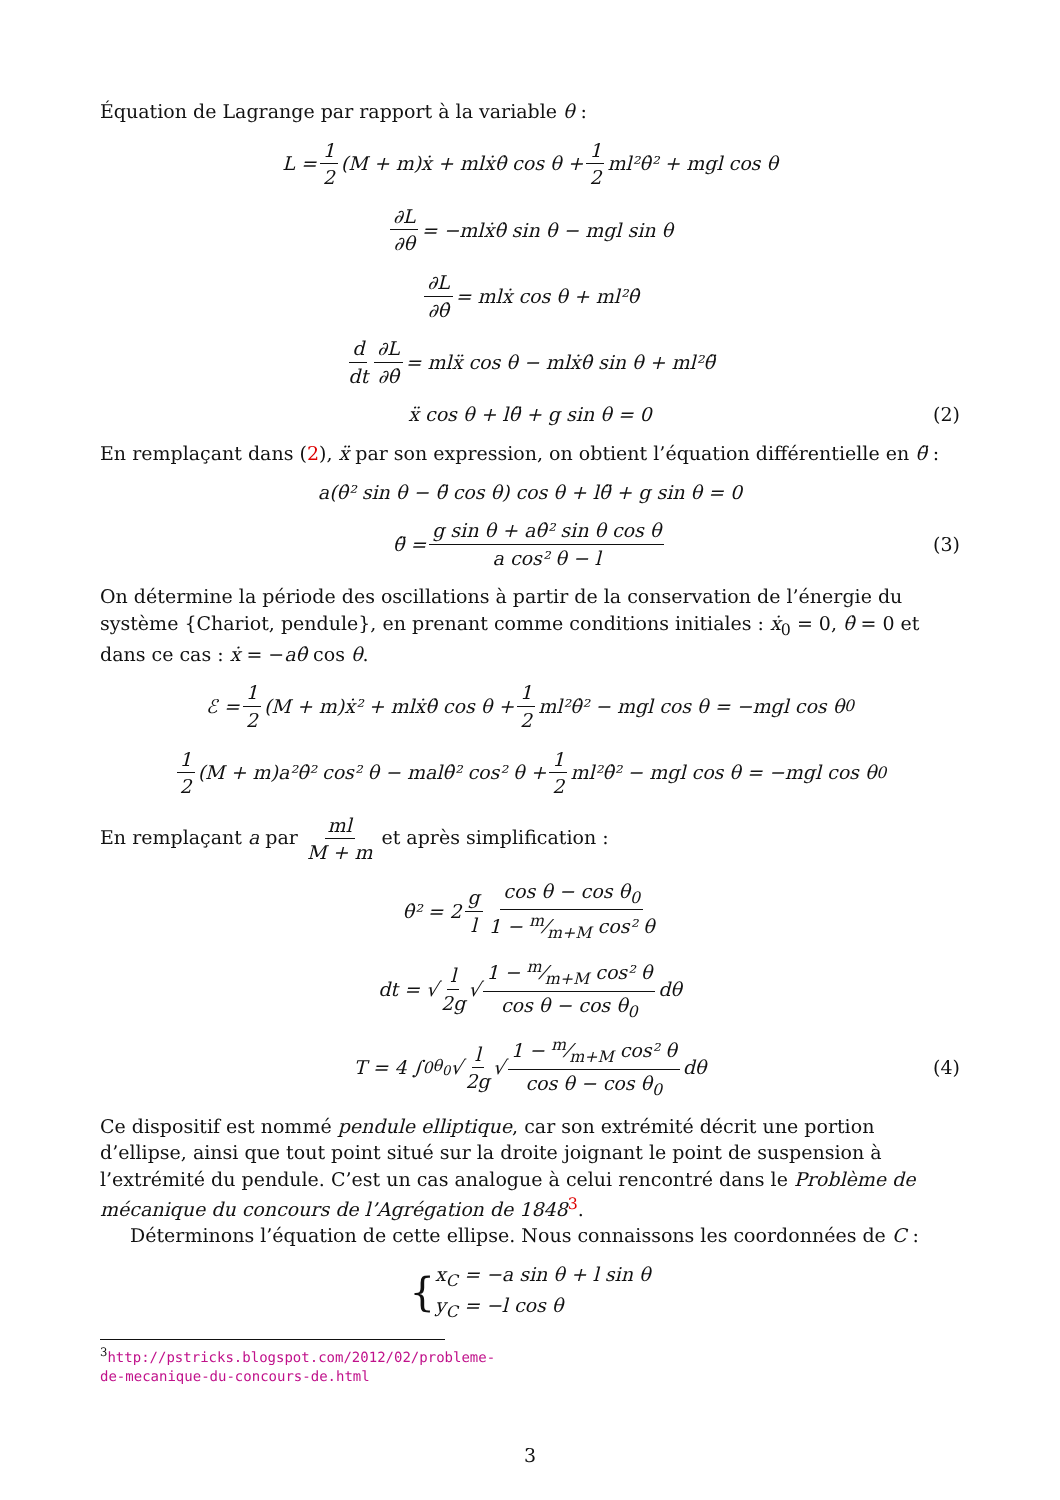Équation de Lagrange par rapport à la variable θ :
L = 1 2 (M + m)ẋ + mlẋθ̇ cos θ + 1 2 ml²θ̇² + mgl cos θ
∂L ∂θ = −mlẋθ̇ sin θ − mgl sin θ
∂L ∂θ̇ = mlẋ cos θ + ml²θ̇
d dt ∂L ∂θ̇ = mlẍ cos θ − mlẋθ̇ sin θ + ml²θ̈
ẍ cos θ + lθ̈ + g sin θ = 0 (2)
En remplaçant dans (2), ẍ par son expression, on obtient l’équation différentielle en θ̈ :
a(θ̇² sin θ − θ̈ cos θ) cos θ + lθ̈ + g sin θ = 0
θ̈ = g sin θ + aθ̇² sin θ cos θ a cos² θ − l (3)
On détermine la période des oscillations à partir de la conservation de l’énergie du système {Chariot, pendule}, en prenant comme conditions initiales : ẋ<sub>0</sub> = 0, θ̇ = 0 et dans ce cas : ẋ = −aθ̇ cos θ.
ℰ = 1 2 (M + m)ẋ² + mlẋθ̇ cos θ + 1 2 ml²θ̇² − mgl cos θ = −mgl cos θ<sub>0</sub>
1 2 (M + m)a²θ̇² cos² θ − malθ̇² cos² θ + 1 2 ml²θ̇² − mgl cos θ = −mgl cos θ<sub>0</sub>
En remplaçant a par ml M + m et après simplification :
θ̇² = 2 g l cos θ − cos θ<sub>0</sub> 1 − m⁄m+M cos² θ
dt = √ l 2g √ 1 − m⁄m+M cos² θ cos θ − cos θ<sub>0</sub> dθ
T = 4 ∫<sub>0</sub><sup>θ<sub>0</sub></sup> √ l 2g √ 1 − m⁄m+M cos² θ cos θ − cos θ<sub>0</sub> dθ (4)
Ce dispositif est nommé pendule elliptique, car son extrémité décrit une portion d’ellipse, ainsi que tout point situé sur la droite joignant le point de suspension à l’extrémité du pendule. C’est un cas analogue à celui rencontré dans le Problème de mécanique du concours de l’Agrégation de 1848<sup>3</sup>.
Déterminons l’équation de cette ellipse. Nous connaissons les coordonnées de C :
{ x<sub>C</sub> = −a sin θ + l sin θ
y<sub>C</sub> = −l cos θ
<sup>3</sup> http://pstricks.blogspot.com/2012/02/probleme-de-mecanique-du-concours-de.html
3